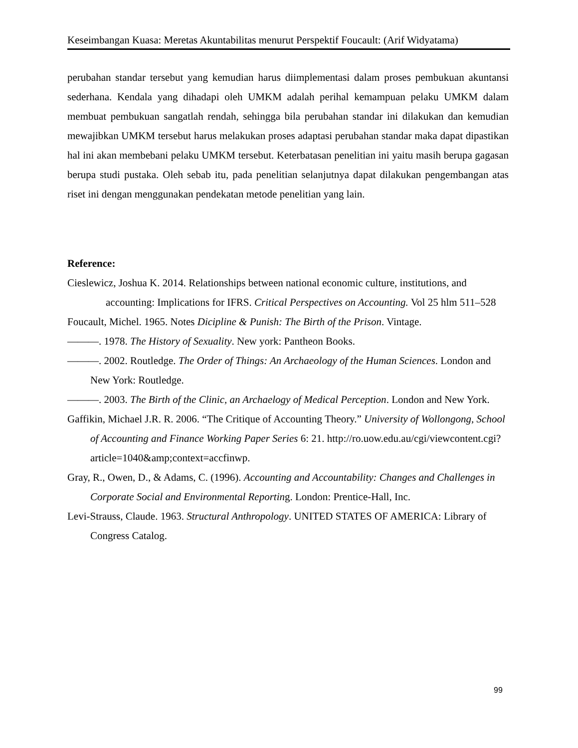Keseimbangan Kuasa: Meretas Akuntabilitas menurut Perspektif Foucault: (Arif Widyatama)
perubahan standar tersebut yang kemudian harus diimplementasi dalam proses pembukuan akuntansi sederhana. Kendala yang dihadapi oleh UMKM adalah perihal kemampuan pelaku UMKM dalam membuat pembukuan sangatlah rendah, sehingga bila perubahan standar ini dilakukan dan kemudian mewajibkan UMKM tersebut harus melakukan proses adaptasi perubahan standar maka dapat dipastikan hal ini akan membebani pelaku UMKM tersebut. Keterbatasan penelitian ini yaitu masih berupa gagasan berupa studi pustaka. Oleh sebab itu, pada penelitian selanjutnya dapat dilakukan pengembangan atas riset ini dengan menggunakan pendekatan metode penelitian yang lain.
Reference:
Cieslewicz, Joshua K. 2014. Relationships between national economic culture, institutions, and accounting: Implications for IFRS. Critical Perspectives on Accounting. Vol 25 hlm 511–528
Foucault, Michel. 1965. Notes Dicipline & Punish: The Birth of the Prison. Vintage.
———. 1978. The History of Sexuality. New york: Pantheon Books.
———. 2002. Routledge. The Order of Things: An Archaeology of the Human Sciences. London and New York: Routledge.
———. 2003. The Birth of the Clinic, an Archaelogy of Medical Perception. London and New York.
Gaffikin, Michael J.R. R. 2006. “The Critique of Accounting Theory.” University of Wollongong, School of Accounting and Finance Working Paper Series 6: 21. http://ro.uow.edu.au/cgi/viewcontent.cgi?article=1040&amp;context=accfinwp.
Gray, R., Owen, D., & Adams, C. (1996). Accounting and Accountability: Changes and Challenges in Corporate Social and Environmental Reporting. London: Prentice-Hall, Inc.
Levi-Strauss, Claude. 1963. Structural Anthropology. UNITED STATES OF AMERICA: Library of Congress Catalog.
99